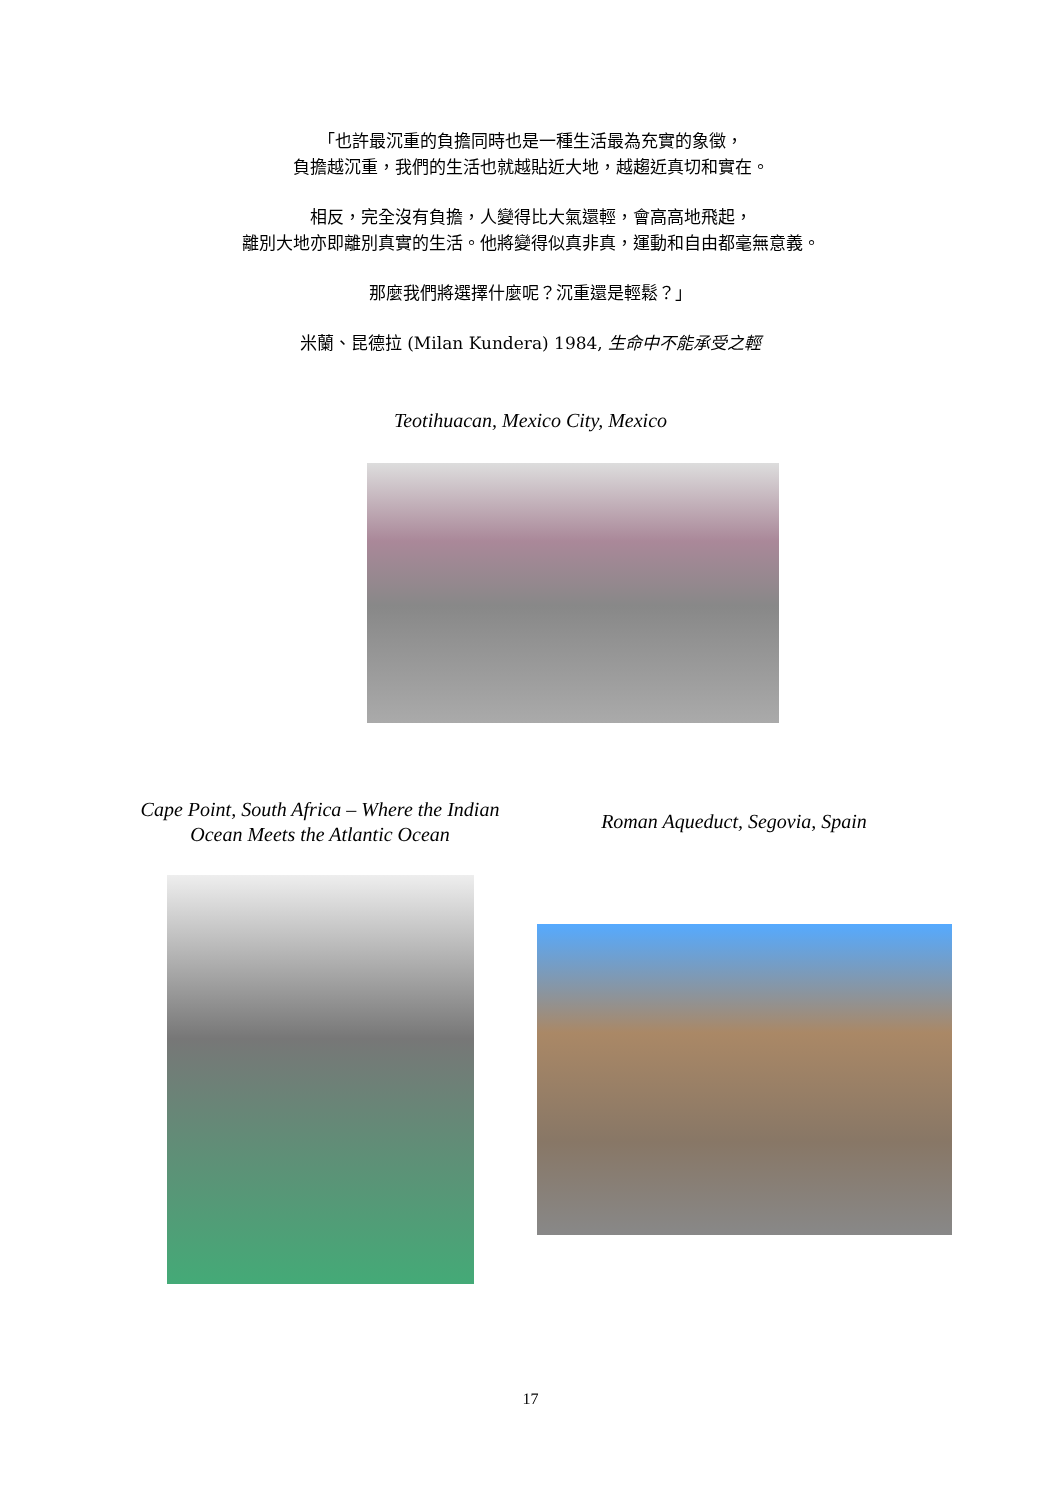「也許最沉重的負擔同時也是一種生活最為充實的象徵，
負擔越沉重，我們的生活也就越貼近大地，越趨近真切和實在。
相反，完全沒有負擔，人變得比大氣還輕，會高高地飛起，
離別大地亦即離別真實的生活。他將變得似真非真，運動和自由都毫無意義。
那麼我們將選擇什麼呢？沉重還是輕鬆？」
米蘭、昆德拉 (Milan Kundera) 1984, 生命中不能承受之輕
Teotihuacan, Mexico City, Mexico
Cape Point, South Africa – Where the Indian Ocean Meets the Atlantic Ocean
Roman Aqueduct, Segovia, Spain
17